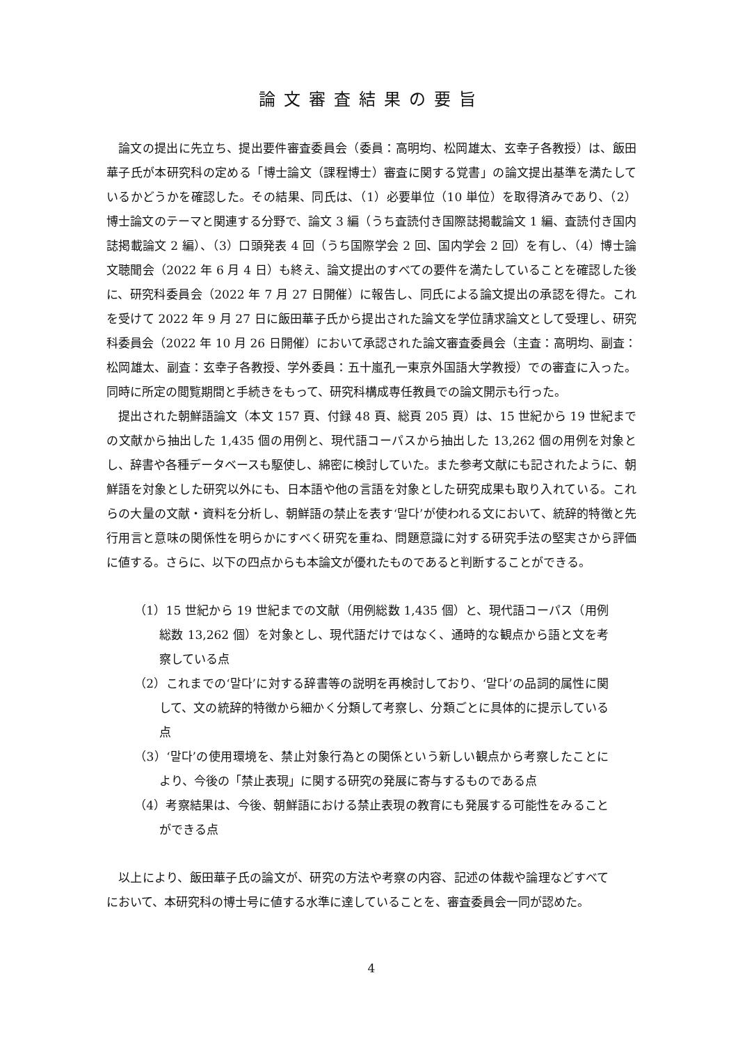論文審査結果の要旨
論文の提出に先立ち、提出要件審査委員会（委員：高明均、松岡雄太、玄幸子各教授）は、飯田華子氏が本研究科の定める「博士論文（課程博士）審査に関する覚書」の論文提出基準を満たしているかどうかを確認した。その結果、同氏は、（1）必要単位（10 単位）を取得済みであり、（2）博士論文のテーマと関連する分野で、論文 3 編（うち査読付き国際誌掲載論文 1 編、査読付き国内誌掲載論文 2 編）、（3）口頭発表 4 回（うち国際学会 2 回、国内学会 2 回）を有し、（4）博士論文聴聞会（2022 年 6 月 4 日）も終え、論文提出のすべての要件を満たしていることを確認した後に、研究科委員会（2022 年 7 月 27 日開催）に報告し、同氏による論文提出の承認を得た。これを受けて 2022 年 9 月 27 日に飯田華子氏から提出された論文を学位請求論文として受理し、研究科委員会（2022 年 10 月 26 日開催）において承認された論文審査委員会（主査：高明均、副査：松岡雄太、副査：玄幸子各教授、学外委員：五十嵐孔一東京外国語大学教授）での審査に入った。同時に所定の閲覧期間と手続きをもって、研究科構成専任教員での論文開示も行った。
提出された朝鮮語論文（本文 157 頁、付録 48 頁、総頁 205 頁）は、15 世紀から 19 世紀までの文献から抽出した 1,435 個の用例と、現代語コーパスから抽出した 13,262 個の用例を対象とし、辞書や各種データベースも駆使し、綿密に検討していた。また参考文献にも記されたように、朝鮮語を対象とした研究以外にも、日本語や他の言語を対象とした研究成果も取り入れている。これらの大量の文献・資料を分析し、朝鮮語の禁止を表す‘말다’が使われる文において、統辞的特徴と先行用言と意味の関係性を明らかにすべく研究を重ね、問題意識に対する研究手法の堅実さから評価に値する。さらに、以下の四点からも本論文が優れたものであると判断することができる。
（1）15 世紀から 19 世紀までの文献（用例総数 1,435 個）と、現代語コーパス（用例総数 13,262 個）を対象とし、現代語だけではなく、通時的な観点から語と文を考察している点
（2）これまでの‘말다’に対する辞書等の説明を再検討しており、‘말다’の品詞的属性に関して、文の統辞的特徴から細かく分類して考察し、分類ごとに具体的に提示している点
（3）‘말다’の使用環境を、禁止対象行為との関係という新しい観点から考察したことにより、今後の「禁止表現」に関する研究の発展に寄与するものである点
（4）考察結果は、今後、朝鮮語における禁止表現の教育にも発展する可能性をみることができる点
以上により、飯田華子氏の論文が、研究の方法や考察の内容、記述の体裁や論理などすべてにおいて、本研究科の博士号に値する水準に達していることを、審査委員会一同が認めた。
4